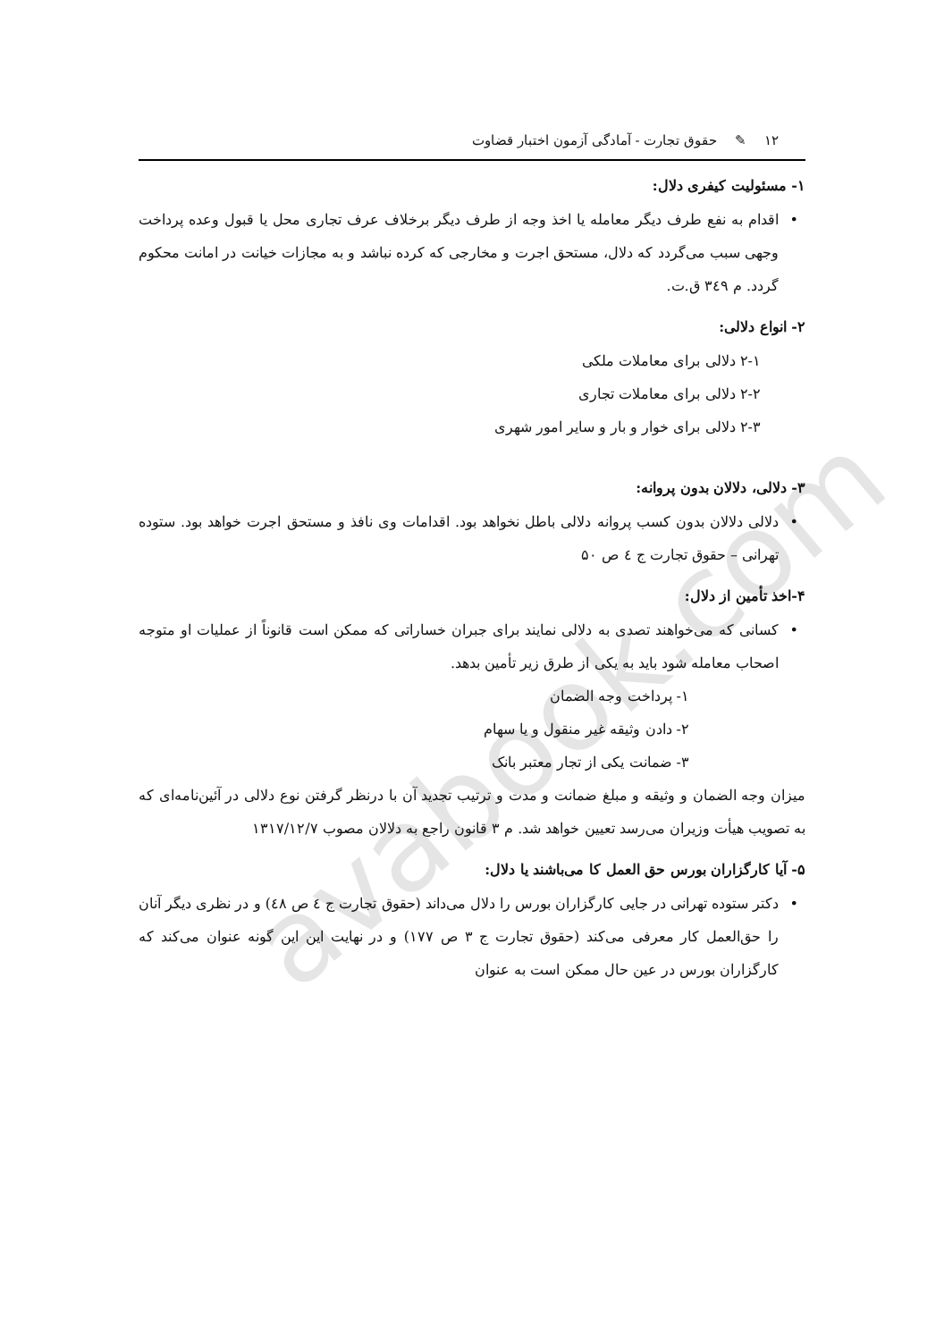avabook.com
۱۲ ✎ حقوق تجارت - آمادگی آزمون اختبار قضاوت
۱- مسئولیت کیفری دلال:
• اقدام به نفع طرف دیگر معامله یا اخذ وجه از طرف دیگر برخلاف عرف تجاری محل یا قبول وعده پرداخت وجهی سبب می‌گردد که دلال، مستحق اجرت و مخارجی که کرده نباشد و به مجازات خیانت در امانت محکوم گردد. م ۳٤۹ ق.ت.
۲- انواع دلالی:
۲-۱ دلالی برای معاملات ملکی
۲-۲ دلالی برای معاملات تجاری
۲-۳ دلالی برای خوار و بار و سایر امور شهری
۳- دلالی، دلالان بدون پروانه:
• دلالی دلالان بدون کسب پروانه دلالی باطل نخواهد بود. اقدامات وی نافذ و مستحق اجرت خواهد بود. ستوده تهرانی – حقوق تجارت ج ٤ ص ۵۰
۴-اخذ تأمین از دلال:
• کسانی که می‌خواهند تصدی به دلالی نمایند برای جبران خساراتی که ممکن است قانوناً از عملیات او متوجه اصحاب معامله شود باید به یکی از طرق زیر تأمین بدهد.
۱- پرداخت وجه الضمان
۲- دادن وثیقه غیر منقول و یا سهام
۳- ضمانت یکی از تجار معتبر بانک
میزان وجه الضمان و وثیقه و مبلغ ضمانت و مدت و ترتیب تجدید آن با درنظر گرفتن نوع دلالی در آئین‌نامه‌ای که به تصویب هیأت وزیران می‌رسد تعیین خواهد شد. م ۳ قانون راجع به دلالان مصوب ۱۳۱۷/۱۲/۷
۵- آیا کارگزاران بورس حق العمل کا می‌باشند یا دلال:
• دکتر ستوده تهرانی در جایی کارگزاران بورس را دلال می‌داند (حقوق تجارت ج ٤ ص ٤٨) و در نظری دیگر آنان را حق‌العمل کار معرفی می‌کند (حقوق تجارت ج ۳ ص ۱۷۷) و در نهایت این این گونه عنوان می‌کند که کارگزاران بورس در عین حال ممکن است به عنوان